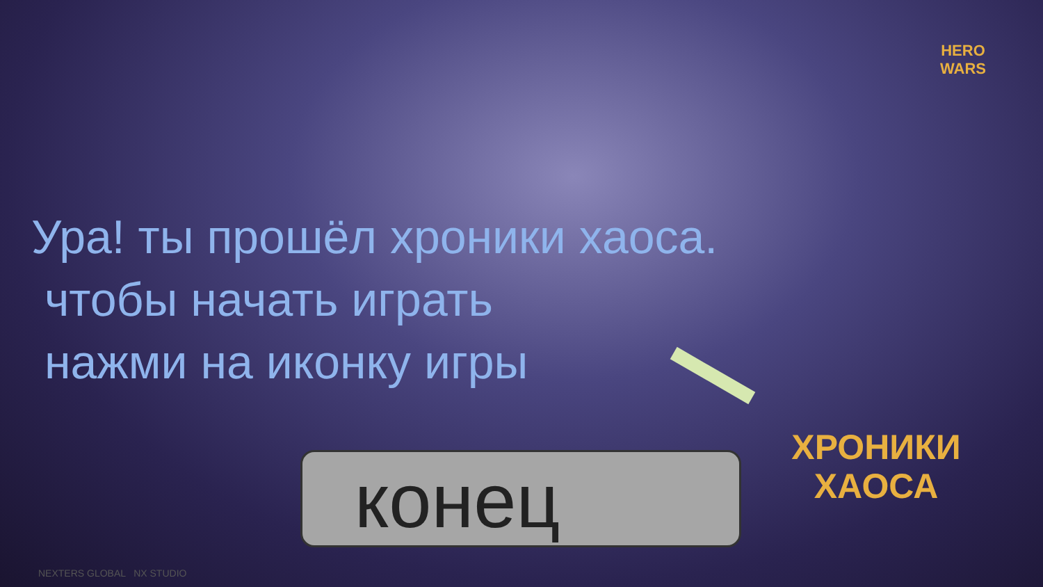HERO
WARS
Ура! ты прошёл хроники хаоса.
чтобы начать играть
нажми на иконку игры
ХРОНИКИ
ХАОСА
конец
NEXTERS GLOBAL NX STUDIO